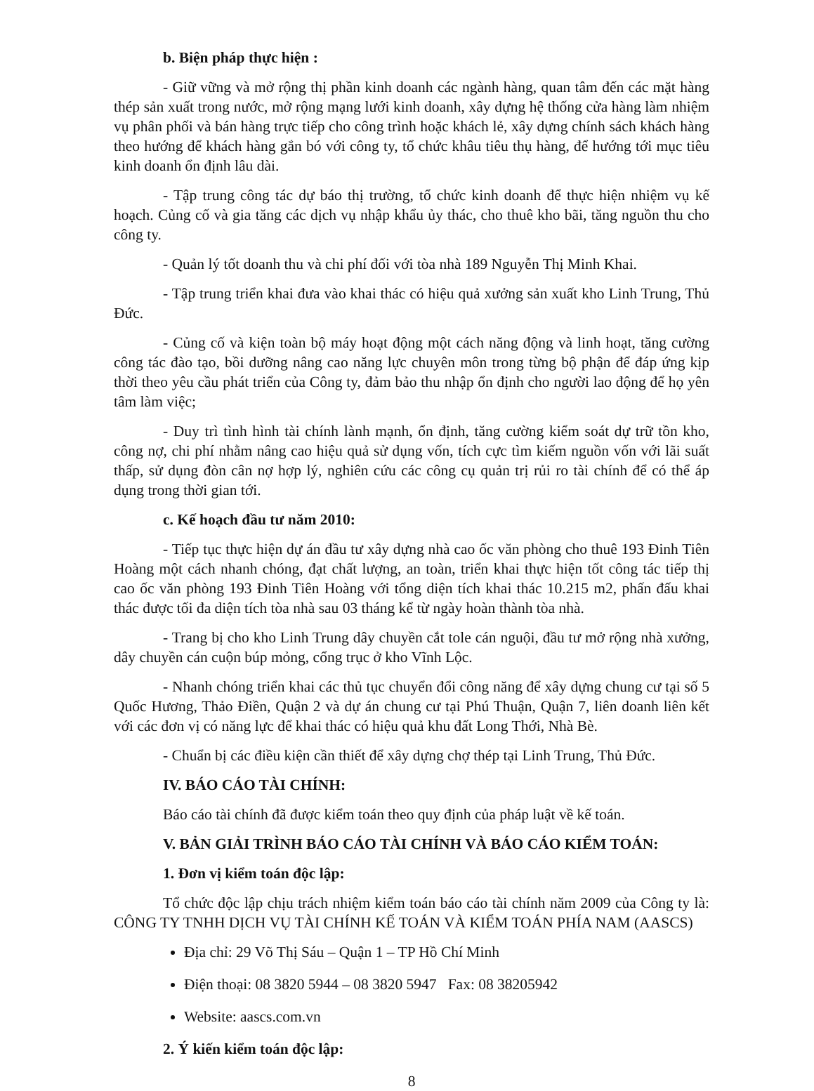b. Biện pháp thực hiện :
- Giữ vững và mở rộng thị phần kinh doanh các ngành hàng, quan tâm đến các mặt hàng thép sản xuất trong nước, mở rộng mạng lưới kinh doanh, xây dựng hệ thống cửa hàng làm nhiệm vụ phân phối và bán hàng trực tiếp cho công trình hoặc khách lẻ, xây dựng chính sách khách hàng theo hướng để khách hàng gắn bó với công ty, tổ chức khâu tiêu thụ hàng, để hướng tới mục tiêu kinh doanh ổn định lâu dài.
- Tập trung công tác dự báo thị trường, tổ chức kinh doanh để thực hiện nhiệm vụ kế hoạch. Củng cố và gia tăng các dịch vụ nhập khẩu ủy thác, cho thuê kho bãi, tăng nguồn thu cho công ty.
- Quản lý tốt doanh thu và chi phí đối với tòa nhà 189 Nguyễn Thị Minh Khai.
- Tập trung triển khai đưa vào khai thác có hiệu quả xưởng sản xuất kho Linh Trung, Thủ Đức.
- Củng cố và kiện toàn bộ máy hoạt động một cách năng động và linh hoạt, tăng cường công tác đào tạo, bồi dưỡng nâng cao năng lực chuyên môn trong từng bộ phận để đáp ứng kịp thời theo yêu cầu phát triển của Công ty, đảm bảo thu nhập ổn định cho người lao động để họ yên tâm làm việc;
- Duy trì tình hình tài chính lành mạnh, ổn định, tăng cường kiểm soát dự trữ tồn kho, công nợ, chi phí nhằm nâng cao hiệu quả sử dụng vốn, tích cực tìm kiếm nguồn vốn với lãi suất thấp, sử dụng đòn cân nợ hợp lý, nghiên cứu các công cụ quản trị rủi ro tài chính để có thể áp dụng trong thời gian tới.
c. Kế hoạch đầu tư năm 2010:
- Tiếp tục thực hiện dự án đầu tư xây dựng nhà cao ốc văn phòng cho thuê 193 Đinh Tiên Hoàng một cách nhanh chóng, đạt chất lượng, an toàn, triển khai thực hiện tốt công tác tiếp thị cao ốc văn phòng 193 Đinh Tiên Hoàng với tổng diện tích khai thác 10.215 m2, phấn đấu khai thác được tối đa diện tích tòa nhà sau 03 tháng kể từ ngày hoàn thành tòa nhà.
- Trang bị cho kho Linh Trung dây chuyền cắt tole cán nguội, đầu tư mở rộng nhà xưởng, dây chuyền cán cuộn búp mỏng, cổng trục ở kho Vĩnh Lộc.
- Nhanh chóng triển khai các thủ tục chuyển đổi công năng để xây dựng chung cư tại số 5 Quốc Hương, Thảo Điền, Quận 2 và dự án chung cư tại Phú Thuận, Quận 7, liên doanh liên kết với các đơn vị có năng lực để khai thác có hiệu quả khu đất Long Thới, Nhà Bè.
- Chuẩn bị các điều kiện cần thiết để xây dựng chợ thép tại Linh Trung, Thủ Đức.
IV. BÁO CÁO TÀI CHÍNH:
Báo cáo tài chính đã được kiểm toán theo quy định của pháp luật về kế toán.
V. BẢN GIẢI TRÌNH BÁO CÁO TÀI CHÍNH VÀ BÁO CÁO KIỂM TOÁN:
1. Đơn vị kiểm toán độc lập:
Tổ chức độc lập chịu trách nhiệm kiểm toán báo cáo tài chính năm 2009 của Công ty là: CÔNG TY TNHH DỊCH VỤ TÀI CHÍNH KẾ TOÁN VÀ KIỂM TOÁN PHÍA NAM (AASCS)
Địa chỉ: 29 Võ Thị Sáu – Quận 1 – TP Hồ Chí Minh
Điện thoại: 08 3820 5944 – 08 3820 5947 Fax: 08 38205942
Website: aascs.com.vn
2. Ý kiến kiểm toán độc lập:
8